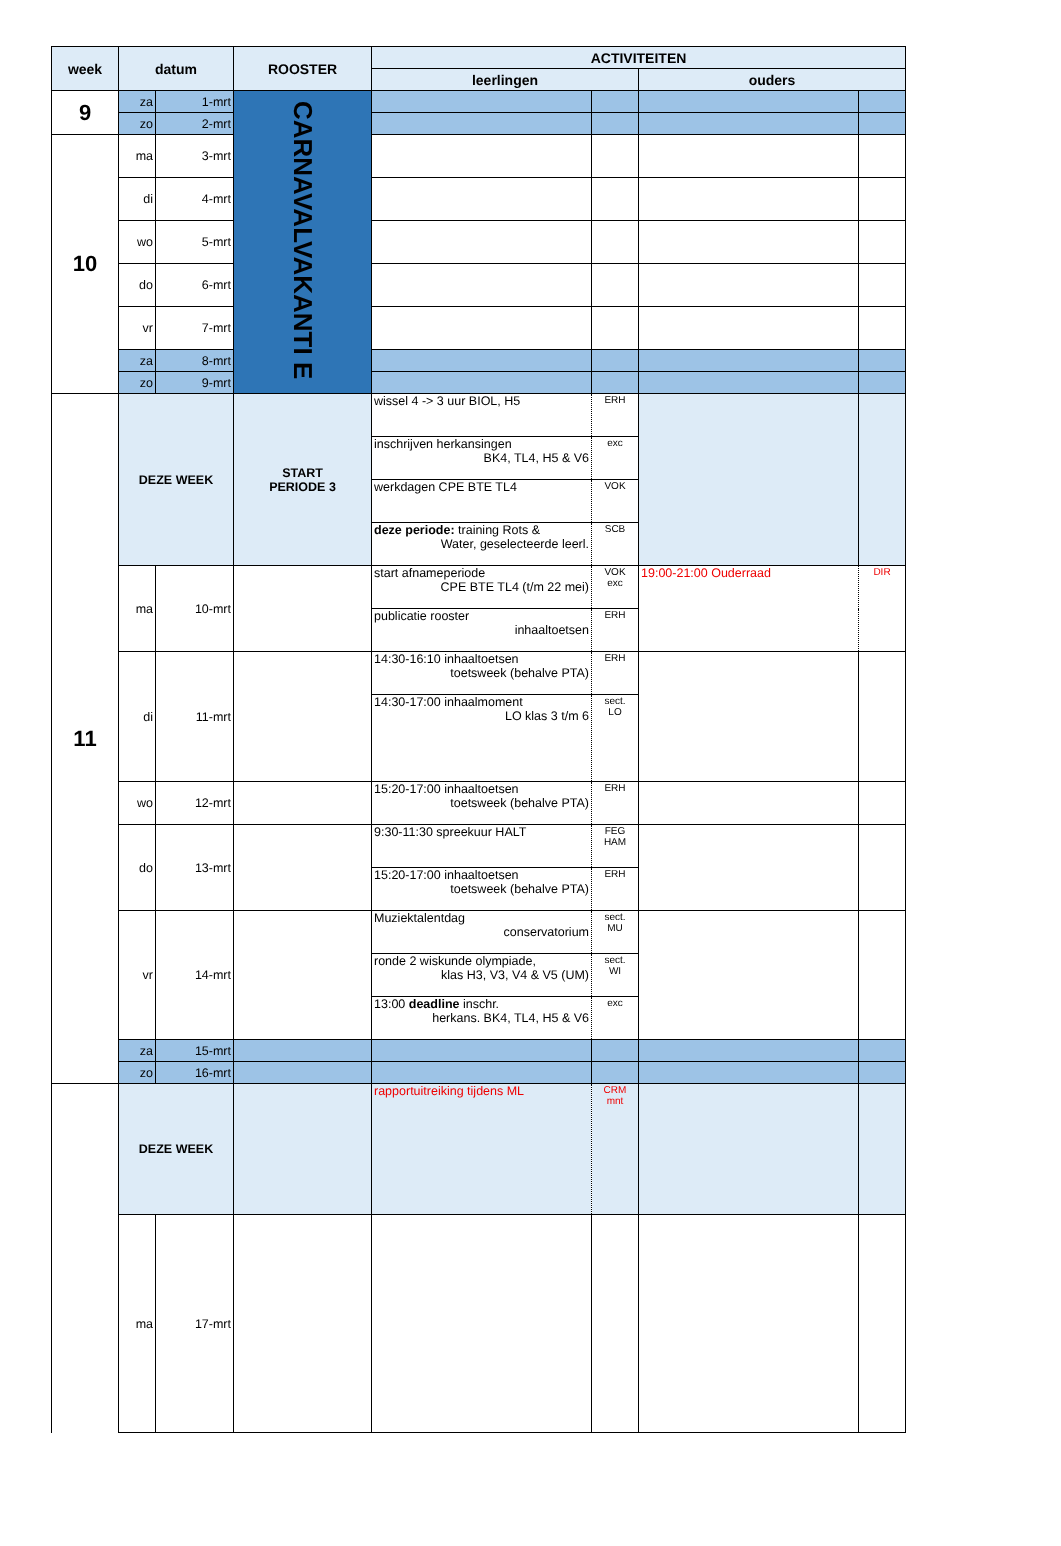| week | datum | | ROOSTER | ACTIVITEITEN | | | |
| --- | --- | --- | --- | --- | --- | --- | --- |
| | | | | leerlingen | | ouders | |
| 9 | za | 1-mrt | CARNAVALVAKANTI E | | | | |
| | zo | 2-mrt | | | | | |
| 10 | ma | 3-mrt | | | | | |
| | di | 4-mrt | | | | | |
| | wo | 5-mrt | | | | | |
| | do | 6-mrt | | | | | |
| | vr | 7-mrt | | | | | |
| | za | 8-mrt | | | | | |
| | zo | 9-mrt | | | | | |
| 11 | DEZE WEEK | | START PERIODE 3 | wissel 4 -> 3 uur BIOL, H5 | ERH | | |
| | | | | inschrijven herkansingen BK4, TL4, H5 & V6 | exc | | |
| | | | | werkdagen CPE BTE TL4 | VOK | | |
| | | | | deze periode: training Rots & Water, geselecteerde leerl. | SCB | | |
| | ma | 10-mrt | | start afnameperiode CPE BTE TL4 (t/m 22 mei) | VOK exc | 19:00-21:00 Ouderraad | DIR |
| | | | | publicatie rooster inhaaltoetsen | ERH | | |
| | di | 11-mrt | | 14:30-16:10 inhaaltoetsen toetsweek (behalve PTA) | ERH | | |
| | | | | 14:30-17:00 inhaalmoment LO klas 3 t/m 6 | sect. LO | | |
| | wo | 12-mrt | | 15:20-17:00 inhaaltoetsen toetsweek (behalve PTA) | ERH | | |
| | do | 13-mrt | | 9:30-11:30 spreekuur HALT | FEG HAM | | |
| | | | | 15:20-17:00 inhaaltoetsen toetsweek (behalve PTA) | ERH | | |
| | vr | 14-mrt | | Muziektalentdag conservatorium | sect. MU | | |
| | | | | ronde 2 wiskunde olympiade, klas H3, V3, V4 & V5 (UM) | sect. WI | | |
| | | | | 13:00 deadline inschr. herkans. BK4, TL4, H5 & V6 | exc | | |
| | za | 15-mrt | | | | | |
| | zo | 16-mrt | | | | | |
| | DEZE WEEK | | | rapportuitreiking tijdens ML | CRM mnt | | |
| | ma | 17-mrt | | | | | |